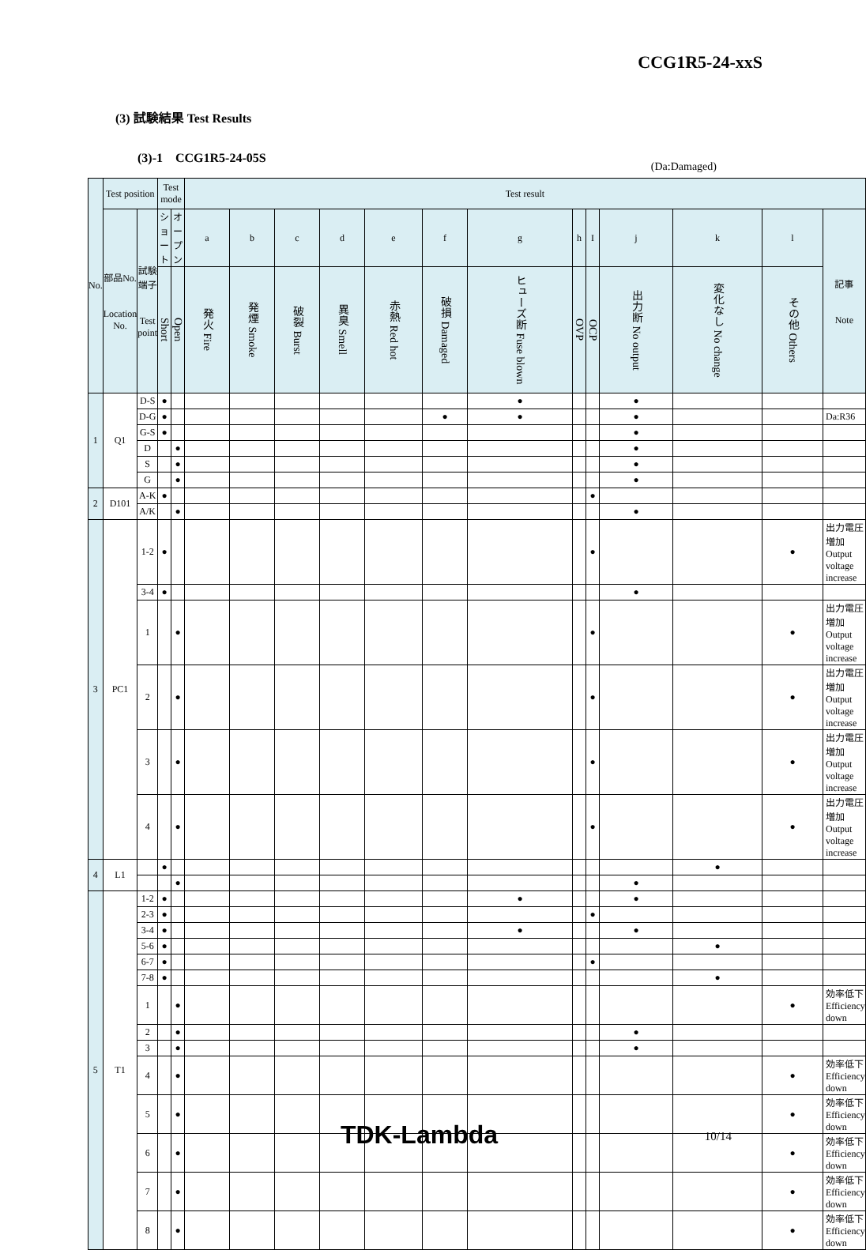CCG1R5-24-xxS
(3) 試験結果 Test Results
(3)-1 CCG1R5-24-05S
(Da:Damaged)
| No. | Test position | | Test mode | | Test result | | | | | | | | | | | | |
| --- | --- | --- | --- | --- | --- | --- | --- | --- | --- | --- | --- | --- | --- | --- | --- | --- | --- |
| | 部品No. Location No. | 試験端子 Test point | シ ョ ー ト | オ ー プ ン | a | b | c | d | e | f | g | h | I | j | k | l | 記事 Note |
| | | | Short | Open | 発火 Fire | 発煙 Smoke | 破裂 Burst | 異臭 Smell | 赤熱 Red hot | 破損 Damaged | ヒューズ断 Fuse blown | OVP | OCP | 出力断 No output | 変化なし No change | その他 Others | |
| 1 | Q1 | D-S | ● | | | | | | | | ● | | | ● | | | |
| | | D-G | ● | | | | | | | ● | ● | | | ● | | | Da:R36 |
| | | G-S | ● | | | | | | | | | | | ● | | | |
| | | D | | ● | | | | | | | | | | ● | | | |
| | | S | | ● | | | | | | | | | | ● | | | |
| | | G | | ● | | | | | | | | | | ● | | | |
| 2 | D101 | A-K | ● | | | | | | | | | | ● | | | | |
| | | A/K | | ● | | | | | | | | | | ● | | | |
| 3 | PC1 | 1-2 | ● | | | | | | | | | | ● | | | ● | 出力電圧増加 Output voltage increase |
| | | 3-4 | ● | | | | | | | | | | | ● | | | |
| | | 1 | | ● | | | | | | | | | ● | | | ● | 出力電圧増加 Output voltage increase |
| | | 2 | | ● | | | | | | | | | ● | | | ● | 出力電圧増加 Output voltage increase |
| | | 3 | | ● | | | | | | | | | ● | | | ● | 出力電圧増加 Output voltage increase |
| | | 4 | | ● | | | | | | | | | ● | | | ● | 出力電圧増加 Output voltage increase |
| 4 | L1 | | ● | | | | | | | | | | | | ● | | |
| | | | | ● | | | | | | | | | | ● | | | |
| 5 | T1 | 1-2 | ● | | | | | | | | ● | | | ● | | | |
| | | 2-3 | ● | | | | | | | | | | ● | | | | |
| | | 3-4 | ● | | | | | | | | ● | | | ● | | | |
| | | 5-6 | ● | | | | | | | | | | | | ● | | |
| | | 6-7 | ● | | | | | | | | | | ● | | | | |
| | | 7-8 | ● | | | | | | | | | | | | ● | | |
| | | 1 | | ● | | | | | | | | | | | | ● | 効率低下 Efficiency down |
| | | 2 | | ● | | | | | | | | | | ● | | | |
| | | 3 | | ● | | | | | | | | | | ● | | | |
| | | 4 | | ● | | | | | | | | | | | | ● | 効率低下 Efficiency down |
| | | 5 | | ● | | | | | | | | | | | | ● | 効率低下 Efficiency down |
| | | 6 | | ● | | | | | | | | | | | | ● | 効率低下 Efficiency down |
| | | 7 | | ● | | | | | | | | | | | | ● | 効率低下 Efficiency down |
| | | 8 | | ● | | | | | | | | | | | | ● | 効率低下 Efficiency down |
TDK-Lambda 10/14